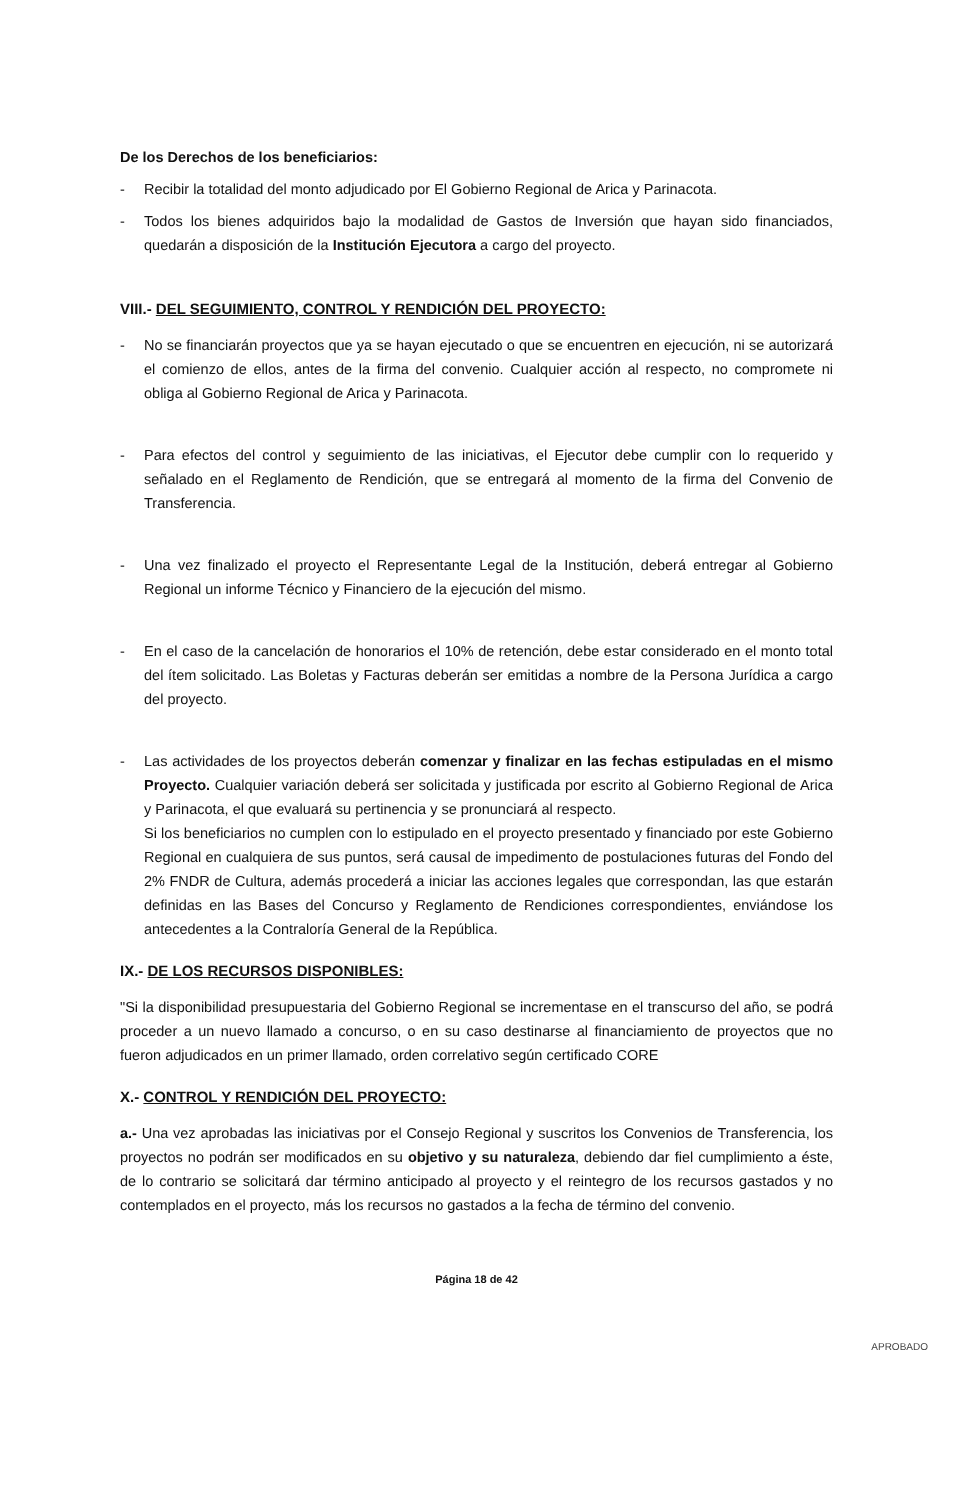De los Derechos de los beneficiarios:
- Recibir la totalidad del monto adjudicado por El Gobierno Regional de Arica y Parinacota.
- Todos los bienes adquiridos bajo la modalidad de Gastos de Inversión que hayan sido financiados, quedarán a disposición de la Institución Ejecutora a cargo del proyecto.
VIII.- DEL SEGUIMIENTO, CONTROL Y RENDICIÓN DEL PROYECTO:
- No se financiarán proyectos que ya se hayan ejecutado o que se encuentren en ejecución, ni se autorizará el comienzo de ellos, antes de la firma del convenio. Cualquier acción al respecto, no compromete ni obliga al Gobierno Regional de Arica y Parinacota.
- Para efectos del control y seguimiento de las iniciativas, el Ejecutor debe cumplir con lo requerido y señalado en el Reglamento de Rendición, que se entregará al momento de la firma del Convenio de Transferencia.
- Una vez finalizado el proyecto el Representante Legal de la Institución, deberá entregar al Gobierno Regional un informe Técnico y Financiero de la ejecución del mismo.
- En el caso de la cancelación de honorarios el 10% de retención, debe estar considerado en el monto total del ítem solicitado. Las Boletas y Facturas deberán ser emitidas a nombre de la Persona Jurídica a cargo del proyecto.
- Las actividades de los proyectos deberán comenzar y finalizar en las fechas estipuladas en el mismo Proyecto. Cualquier variación deberá ser solicitada y justificada por escrito al Gobierno Regional de Arica y Parinacota, el que evaluará su pertinencia y se pronunciará al respecto.
Si los beneficiarios no cumplen con lo estipulado en el proyecto presentado y financiado por este Gobierno Regional en cualquiera de sus puntos, será causal de impedimento de postulaciones futuras del Fondo del 2% FNDR de Cultura, además procederá a iniciar las acciones legales que correspondan, las que estarán definidas en las Bases del Concurso y Reglamento de Rendiciones correspondientes, enviándose los antecedentes a la Contraloría General de la República.
IX.- DE LOS RECURSOS DISPONIBLES:
"Si la disponibilidad presupuestaria del Gobierno Regional se incrementase en el transcurso del año, se podrá proceder a un nuevo llamado a concurso, o en su caso destinarse al financiamiento de proyectos que no fueron adjudicados en un primer llamado, orden correlativo según certificado CORE
X.- CONTROL Y RENDICIÓN DEL PROYECTO:
a.- Una vez aprobadas las iniciativas por el Consejo Regional y suscritos los Convenios de Transferencia, los proyectos no podrán ser modificados en su objetivo y su naturaleza, debiendo dar fiel cumplimiento a éste, de lo contrario se solicitará dar término anticipado al proyecto y el reintegro de los recursos gastados y no contemplados en el proyecto, más los recursos no gastados a la fecha de término del convenio.
Página 18 de 42
APROBADO